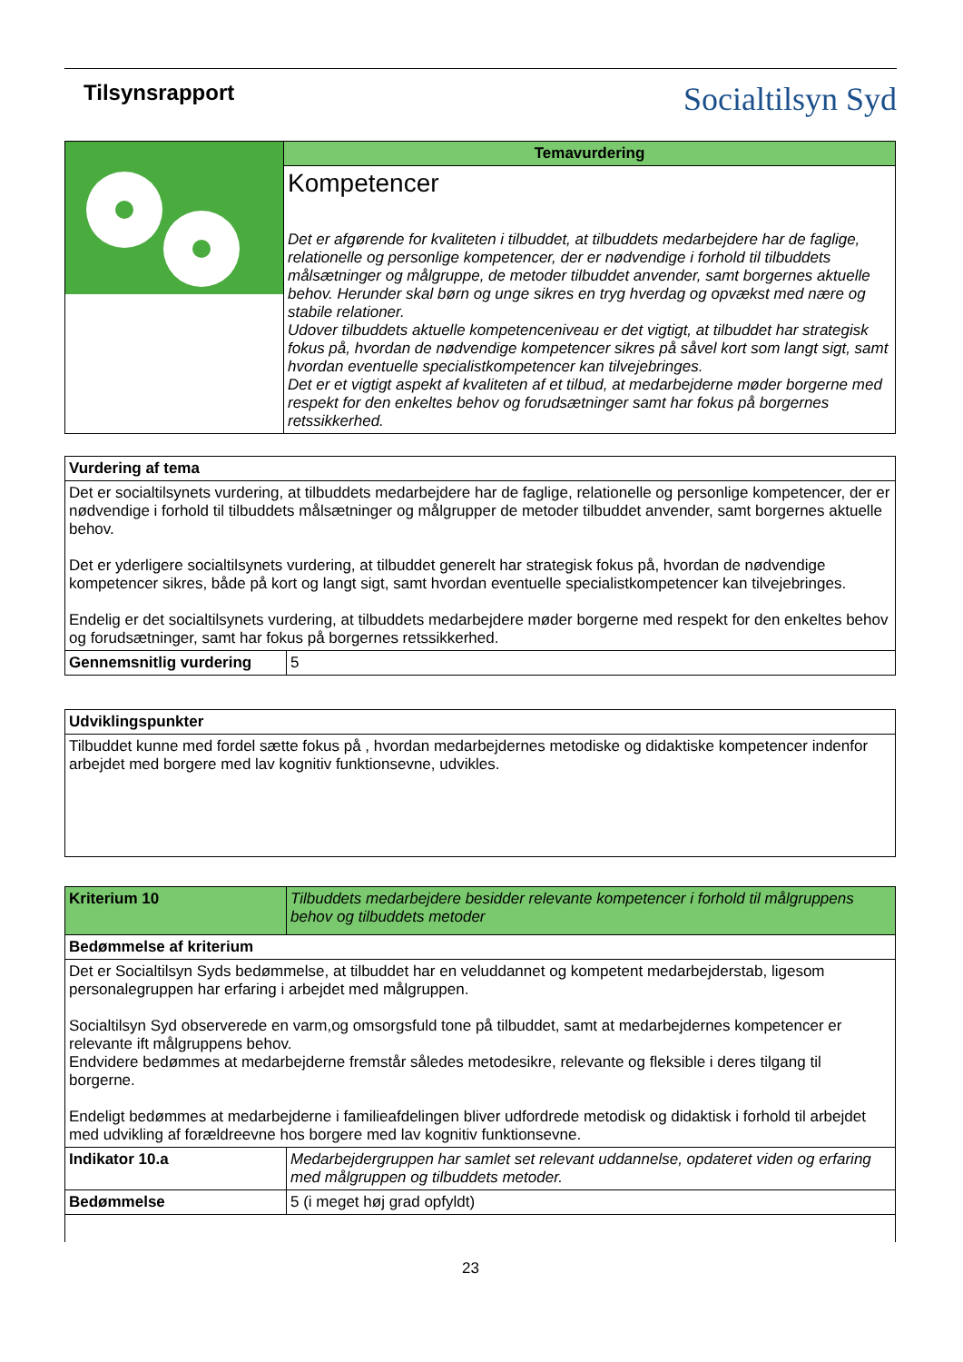Tilsynsrapport
Socialtilsyn Syd
| | Temavurdering |
| | Kompetencer Det er afgørende for kvaliteten i tilbuddet, at tilbuddets medarbejdere har de faglige, relationelle og personlige kompetencer, der er nødvendige i forhold til tilbuddets målsætninger og målgruppe, de metoder tilbuddet anvender, samt borgernes aktuelle behov. Herunder skal børn og unge sikres en tryg hverdag og opvækst med nære og stabile relationer. Udover tilbuddets aktuelle kompetenceniveau er det vigtigt, at tilbuddet har strategisk fokus på, hvordan de nødvendige kompetencer sikres på såvel kort som langt sigt, samt hvordan eventuelle specialistkompetencer kan tilvejebringes. Det er et vigtigt aspekt af kvaliteten af et tilbud, at medarbejderne møder borgerne med respekt for den enkeltes behov og forudsætninger samt har fokus på borgernes retssikkerhed. |
| Vurdering af tema | |
| Det er socialtilsynets vurdering, at tilbuddets medarbejdere har de faglige, relationelle og personlige kompetencer, der er nødvendige i forhold til tilbuddets målsætninger og målgrupper de metoder tilbuddet anvender, samt borgernes aktuelle behov. Det er yderligere socialtilsynets vurdering, at tilbuddet generelt har strategisk fokus på, hvordan de nødvendige kompetencer sikres, både på kort og langt sigt, samt hvordan eventuelle specialistkompetencer kan tilvejebringes. Endelig er det socialtilsynets vurdering, at tilbuddets medarbejdere møder borgerne med respekt for den enkeltes behov og forudsætninger, samt har fokus på borgernes retssikkerhed. | |
| Gennemsnitlig vurdering | 5 |
| Udviklingspunkter |
| Tilbuddet kunne med fordel sætte fokus på , hvordan medarbejdernes metodiske og didaktiske kompetencer indenfor arbejdet med borgere med lav kognitiv funktionsevne, udvikles. |
| Kriterium 10 | Tilbuddets medarbejdere besidder relevante kompetencer i forhold til målgruppens behov og tilbuddets metoder |
| Bedømmelse af kriterium | |
| Det er Socialtilsyn Syds bedømmelse, at tilbuddet har en veluddannet og kompetent medarbejderstab, ligesom personalegruppen har erfaring i arbejdet med målgruppen. Socialtilsyn Syd observerede en varm,og omsorgsfuld tone på tilbuddet, samt at medarbejdernes kompetencer er relevante ift målgruppens behov. Endvidere bedømmes at medarbejderne fremstår således metodesikre, relevante og fleksible i deres tilgang til borgerne. Endeligt bedømmes at medarbejderne i familieafdelingen bliver udfordrede metodisk og didaktisk i forhold til arbejdet med udvikling af forældreevne hos borgere med lav kognitiv funktionsevne. | |
| Indikator 10.a | Medarbejdergruppen har samlet set relevant uddannelse, opdateret viden og erfaring med målgruppen og tilbuddets metoder. |
| Bedømmelse | 5 (i meget høj grad opfyldt) |
23